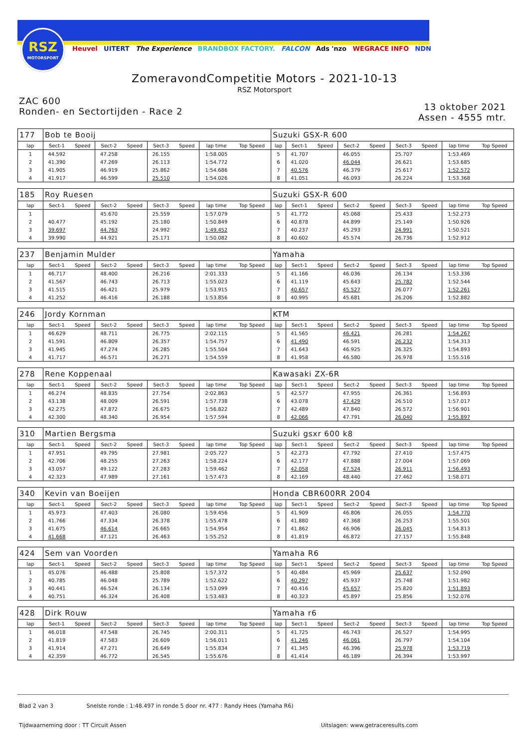RSZ
MOTORSPORT
Heuvel UITERT The Experience BRANDBOX FACTORY. FALCON Ads 'nzo WEGRACE INFO NDN
ZomeravondCompetitie Motors - 2021-10-13
RSZ Motorsport
ZAC 600
Ronden- en Sectortijden - Race 2
13 oktober 2021
Assen - 4555 mtr.
| 177 | Bob te Booij | | | | | | | | Suzuki GSX-R 600 | | | | | | | | |
| lap | Sect-1 | Speed | Sect-2 | Speed | Sect-3 | Speed | lap time | Top Speed | lap | Sect-1 | Speed | Sect-2 | Speed | Sect-3 | Speed | lap time | Top Speed |
| 1 | 44.592 | | 47.258 | | 26.155 | | 1:58.005 | | 5 | 41.707 | | 46.055 | | 25.707 | | 1:53.469 | |
| 2 | 41.390 | | 47.269 | | 26.113 | | 1:54.772 | | 6 | 41.020 | | 46.044 | | 26.621 | | 1:53.685 | |
| 3 | 41.905 | | 46.919 | | 25.862 | | 1:54.686 | | 7 | 40.576 | | 46.379 | | 25.617 | | 1:52.572 | |
| 4 | 41.917 | | 46.599 | | 25.510 | | 1:54.026 | | 8 | 41.051 | | 46.093 | | 26.224 | | 1:53.368 | |
| 185 | Roy Ruesen | | | | | | | | Suzuki GSX-R 600 | | | | | | | | |
| lap | Sect-1 | Speed | Sect-2 | Speed | Sect-3 | Speed | lap time | Top Speed | lap | Sect-1 | Speed | Sect-2 | Speed | Sect-3 | Speed | lap time | Top Speed |
| 1 | | | 45.670 | | 25.559 | | 1:57.079 | | 5 | 41.772 | | 45.068 | | 25.433 | | 1:52.273 | |
| 2 | 40.477 | | 45.192 | | 25.180 | | 1:50.849 | | 6 | 40.878 | | 44.899 | | 25.149 | | 1:50.926 | |
| 3 | 39.697 | | 44.763 | | 24.992 | | 1:49.452 | | 7 | 40.237 | | 45.293 | | 24.991 | | 1:50.521 | |
| 4 | 39.990 | | 44.921 | | 25.171 | | 1:50.082 | | 8 | 40.602 | | 45.574 | | 26.736 | | 1:52.912 | |
| 237 | Benjamin Mulder | | | | | | | | Yamaha | | | | | | | | |
| lap | Sect-1 | Speed | Sect-2 | Speed | Sect-3 | Speed | lap time | Top Speed | lap | Sect-1 | Speed | Sect-2 | Speed | Sect-3 | Speed | lap time | Top Speed |
| 1 | 46.717 | | 48.400 | | 26.216 | | 2:01.333 | | 5 | 41.166 | | 46.036 | | 26.134 | | 1:53.336 | |
| 2 | 41.567 | | 46.743 | | 26.713 | | 1:55.023 | | 6 | 41.119 | | 45.643 | | 25.782 | | 1:52.544 | |
| 3 | 41.515 | | 46.421 | | 25.979 | | 1:53.915 | | 7 | 40.657 | | 45.527 | | 26.077 | | 1:52.261 | |
| 4 | 41.252 | | 46.416 | | 26.188 | | 1:53.856 | | 8 | 40.995 | | 45.681 | | 26.206 | | 1:52.882 | |
| 246 | Jordy Kornman | | | | | | | | KTM | | | | | | | | |
| lap | Sect-1 | Speed | Sect-2 | Speed | Sect-3 | Speed | lap time | Top Speed | lap | Sect-1 | Speed | Sect-2 | Speed | Sect-3 | Speed | lap time | Top Speed |
| 1 | 46.629 | | 48.711 | | 26.775 | | 2:02.115 | | 5 | 41.565 | | 46.421 | | 26.281 | | 1:54.267 | |
| 2 | 41.591 | | 46.809 | | 26.357 | | 1:54.757 | | 6 | 41.490 | | 46.591 | | 26.232 | | 1:54.313 | |
| 3 | 41.945 | | 47.274 | | 26.285 | | 1:55.504 | | 7 | 41.643 | | 46.925 | | 26.325 | | 1:54.893 | |
| 4 | 41.717 | | 46.571 | | 26.271 | | 1:54.559 | | 8 | 41.958 | | 46.580 | | 26.978 | | 1:55.516 | |
| 278 | Rene Koppenaal | | | | | | | | Kawasaki ZX-6R | | | | | | | | |
| lap | Sect-1 | Speed | Sect-2 | Speed | Sect-3 | Speed | lap time | Top Speed | lap | Sect-1 | Speed | Sect-2 | Speed | Sect-3 | Speed | lap time | Top Speed |
| 1 | 46.274 | | 48.835 | | 27.754 | | 2:02.863 | | 5 | 42.577 | | 47.955 | | 26.361 | | 1:56.893 | |
| 2 | 43.138 | | 48.009 | | 26.591 | | 1:57.738 | | 6 | 43.078 | | 47.429 | | 26.510 | | 1:57.017 | |
| 3 | 42.275 | | 47.872 | | 26.675 | | 1:56.822 | | 7 | 42.489 | | 47.840 | | 26.572 | | 1:56.901 | |
| 4 | 42.300 | | 48.340 | | 26.954 | | 1:57.594 | | 8 | 42.066 | | 47.791 | | 26.040 | | 1:55.897 | |
| 310 | Martien Bergsma | | | | | | | | Suzuki gsxr 600 k8 | | | | | | | | |
| lap | Sect-1 | Speed | Sect-2 | Speed | Sect-3 | Speed | lap time | Top Speed | lap | Sect-1 | Speed | Sect-2 | Speed | Sect-3 | Speed | lap time | Top Speed |
| 1 | 47.951 | | 49.795 | | 27.981 | | 2:05.727 | | 5 | 42.273 | | 47.792 | | 27.410 | | 1:57.475 | |
| 2 | 42.706 | | 48.255 | | 27.263 | | 1:58.224 | | 6 | 42.177 | | 47.888 | | 27.004 | | 1:57.069 | |
| 3 | 43.057 | | 49.122 | | 27.283 | | 1:59.462 | | 7 | 42.058 | | 47.524 | | 26.911 | | 1:56.493 | |
| 4 | 42.323 | | 47.989 | | 27.161 | | 1:57.473 | | 8 | 42.169 | | 48.440 | | 27.462 | | 1:58.071 | |
| 340 | Kevin van Boeijen | | | | | | | | Honda CBR600RR 2004 | | | | | | | | |
| lap | Sect-1 | Speed | Sect-2 | Speed | Sect-3 | Speed | lap time | Top Speed | lap | Sect-1 | Speed | Sect-2 | Speed | Sect-3 | Speed | lap time | Top Speed |
| 1 | 45.973 | | 47.403 | | 26.080 | | 1:59.456 | | 5 | 41.909 | | 46.806 | | 26.055 | | 1:54.770 | |
| 2 | 41.766 | | 47.334 | | 26.378 | | 1:55.478 | | 6 | 41.880 | | 47.368 | | 26.253 | | 1:55.501 | |
| 3 | 41.675 | | 46.614 | | 26.665 | | 1:54.954 | | 7 | 41.862 | | 46.906 | | 26.045 | | 1:54.813 | |
| 4 | 41.668 | | 47.121 | | 26.463 | | 1:55.252 | | 8 | 41.819 | | 46.872 | | 27.157 | | 1:55.848 | |
| 424 | Sem van Voorden | | | | | | | | Yamaha R6 | | | | | | | | |
| lap | Sect-1 | Speed | Sect-2 | Speed | Sect-3 | Speed | lap time | Top Speed | lap | Sect-1 | Speed | Sect-2 | Speed | Sect-3 | Speed | lap time | Top Speed |
| 1 | 45.076 | | 46.488 | | 25.808 | | 1:57.372 | | 5 | 40.484 | | 45.969 | | 25.637 | | 1:52.090 | |
| 2 | 40.785 | | 46.048 | | 25.789 | | 1:52.622 | | 6 | 40.297 | | 45.937 | | 25.748 | | 1:51.982 | |
| 3 | 40.441 | | 46.524 | | 26.134 | | 1:53.099 | | 7 | 40.416 | | 45.657 | | 25.820 | | 1:51.893 | |
| 4 | 40.751 | | 46.324 | | 26.408 | | 1:53.483 | | 8 | 40.323 | | 45.897 | | 25.856 | | 1:52.076 | |
| 428 | Dirk Rouw | | | | | | | | Yamaha r6 | | | | | | | | |
| lap | Sect-1 | Speed | Sect-2 | Speed | Sect-3 | Speed | lap time | Top Speed | lap | Sect-1 | Speed | Sect-2 | Speed | Sect-3 | Speed | lap time | Top Speed |
| 1 | 46.018 | | 47.548 | | 26.745 | | 2:00.311 | | 5 | 41.725 | | 46.743 | | 26.527 | | 1:54.995 | |
| 2 | 41.819 | | 47.583 | | 26.609 | | 1:56.011 | | 6 | 41.246 | | 46.061 | | 26.797 | | 1:54.104 | |
| 3 | 41.914 | | 47.271 | | 26.649 | | 1:55.834 | | 7 | 41.345 | | 46.396 | | 25.978 | | 1:53.719 | |
| 4 | 42.359 | | 46.772 | | 26.545 | | 1:55.676 | | 8 | 41.414 | | 46.189 | | 26.394 | | 1:53.997 | |
Blad 2 van 3 Snelste ronde : 1:48.497 in ronde 5 door nr. 477 : Randy Hees (Yamaha R6)
Tijdwaarneming door : TT Circuit Assen Uitslagen: www.getraceresults.com